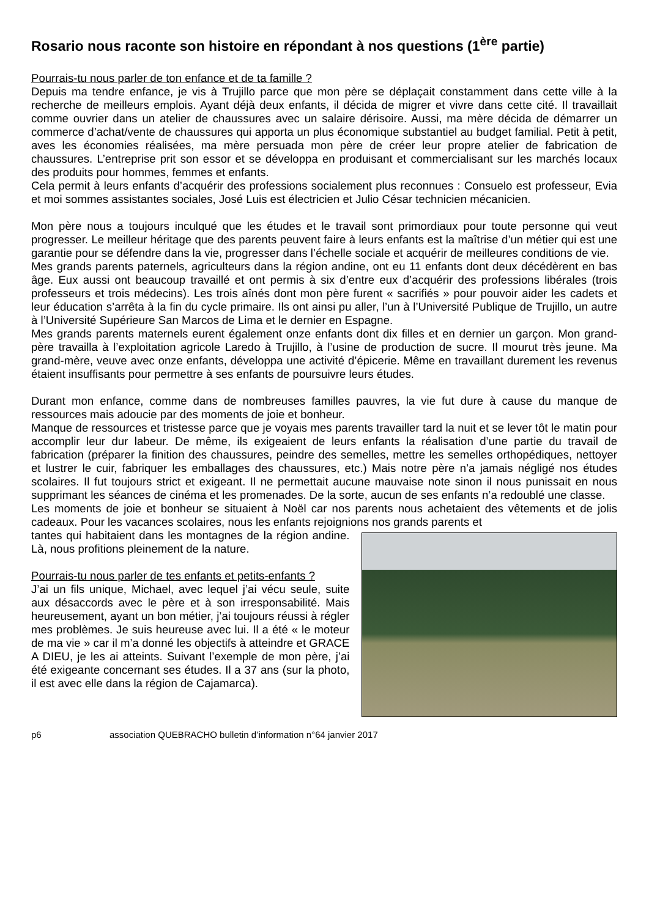Rosario nous raconte son histoire en répondant à nos questions (1<sup>ère</sup> partie)
Pourrais-tu nous parler de ton enfance et de ta famille ?
Depuis ma tendre enfance, je vis à Trujillo parce que mon père se déplaçait constamment dans cette ville à la recherche de meilleurs emplois. Ayant déjà deux enfants, il décida de migrer et vivre dans cette cité. Il travaillait comme ouvrier dans un atelier de chaussures avec un salaire dérisoire. Aussi, ma mère décida de démarrer un commerce d’achat/vente de chaussures qui apporta un plus économique substantiel au budget familial. Petit à petit, aves les économies réalisées, ma mère persuada mon père de créer leur propre atelier de fabrication de chaussures. L’entreprise prit son essor et se développa en produisant et commercialisant sur les marchés locaux des produits pour hommes, femmes et enfants.
Cela permit à leurs enfants d’acquérir des professions socialement plus reconnues : Consuelo est professeur, Evia et moi sommes assistantes sociales, José Luis est électricien et Julio César technicien mécanicien.
Mon père nous a toujours inculqué que les études et le travail sont primordiaux pour toute personne qui veut progresser. Le meilleur héritage que des parents peuvent faire à leurs enfants est la maîtrise d’un métier qui est une garantie pour se défendre dans la vie, progresser dans l’échelle sociale et acquérir de meilleures conditions de vie.
Mes grands parents paternels, agriculteurs dans la région andine, ont eu 11 enfants dont deux décédèrent en bas âge. Eux aussi ont beaucoup travaillé et ont permis à six d’entre eux d’acquérir des professions libérales (trois professeurs et trois médecins). Les trois aînés dont mon père furent « sacrifiés » pour pouvoir aider les cadets et leur éducation s’arrêta à la fin du cycle primaire. Ils ont ainsi pu aller, l’un à l’Université Publique de Trujillo, un autre à l’Université Supérieure San Marcos de Lima et le dernier en Espagne.
Mes grands parents maternels eurent également onze enfants dont dix filles et en dernier un garçon. Mon grand-père travailla à l’exploitation agricole Laredo à Trujillo, à l’usine de production de sucre. Il mourut très jeune. Ma grand-mère, veuve avec onze enfants, développa une activité d’épicerie. Même en travaillant durement les revenus étaient insuffisants pour permettre à ses enfants de poursuivre leurs études.
Durant mon enfance, comme dans de nombreuses familles pauvres, la vie fut dure à cause du manque de ressources mais adoucie par des moments de joie et bonheur.
Manque de ressources et tristesse parce que je voyais mes parents travailler tard la nuit et se lever tôt le matin pour accomplir leur dur labeur. De même, ils exigeaient de leurs enfants la réalisation d’une partie du travail de fabrication (préparer la finition des chaussures, peindre des semelles, mettre les semelles orthopédiques, nettoyer et lustrer le cuir, fabriquer les emballages des chaussures, etc.) Mais notre père n’a jamais négligé nos études scolaires. Il fut toujours strict et exigeant. Il ne permettait aucune mauvaise note sinon il nous punissait en nous supprimant les séances de cinéma et les promenades. De la sorte, aucun de ses enfants n’a redoublé une classe.
Les moments de joie et bonheur se situaient à Noël car nos parents nous achetaient des vêtements et de jolis cadeaux. Pour les vacances scolaires, nous les enfants rejoignions nos grands parents et
tantes qui habitaient dans les montagnes de la région andine. Là, nous profitions pleinement de la nature.
Pourrais-tu nous parler de tes enfants et petits-enfants ?
J’ai un fils unique, Michael, avec lequel j’ai vécu seule, suite aux désaccords avec le père et à son irresponsabilité. Mais heureusement, ayant un bon métier, j’ai toujours réussi à régler mes problèmes. Je suis heureuse avec lui. Il a été « le moteur de ma vie » car il m’a donné les objectifs à atteindre et GRACE A DIEU, je les ai atteints. Suivant l’exemple de mon père, j’ai été exigeante concernant ses études. Il a 37 ans (sur la photo, il est avec elle dans la région de Cajamarca).
p6 association QUEBRACHO bulletin d’information n°64 janvier 2017